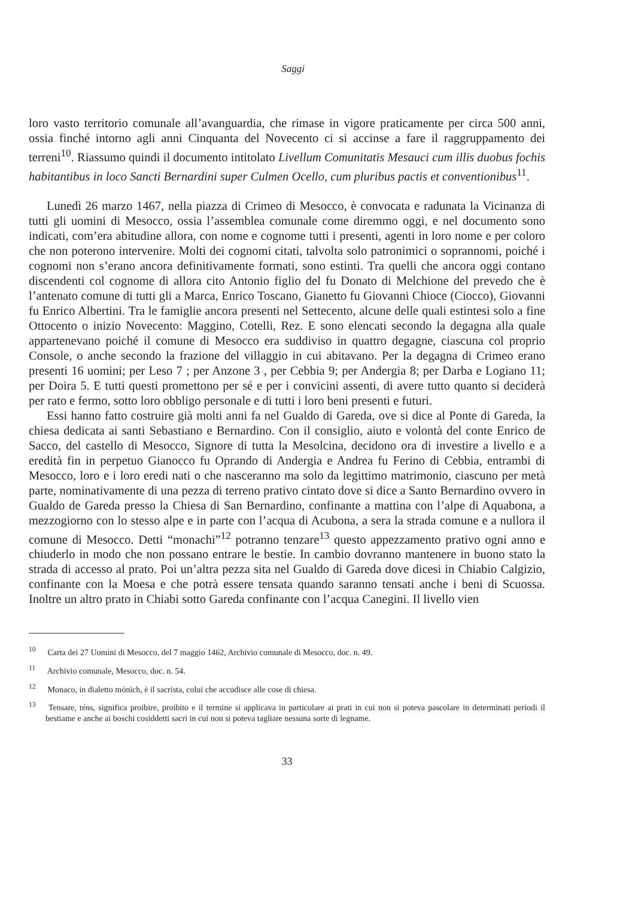Saggi
loro vasto territorio comunale all’avanguardia, che rimase in vigore praticamente per circa 500 anni, ossia finché intorno agli anni Cinquanta del Novecento ci si accinse a fare il raggruppamento dei terreni<sup>10</sup>. Riassumo quindi il documento intitolato Livellum Comunitatis Mesauci cum illis duobus fochis habitantibus in loco Sancti Bernardini super Culmen Ocello, cum pluribus pactis et conventionibus<sup>11</sup>.
Lunedì 26 marzo 1467, nella piazza di Crimeo di Mesocco, è convocata e radunata la Vicinanza di tutti gli uomini di Mesocco, ossia l’assemblea comunale come diremmo oggi, e nel documento sono indicati, com’era abitudine allora, con nome e cognome tutti i presenti, agenti in loro nome e per coloro che non poterono intervenire. Molti dei cognomi citati, talvolta solo patronimici o soprannomi, poiché i cognomi non s’erano ancora definitivamente formati, sono estinti. Tra quelli che ancora oggi contano discendenti col cognome di allora cito Antonio figlio del fu Donato di Melchione del prevedo che è l’antenato comune di tutti gli a Marca, Enrico Toscano, Gianetto fu Giovanni Chioce (Ciocco), Giovanni fu Enrico Albertini. Tra le famiglie ancora presenti nel Settecento, alcune delle quali estintesi solo a fine Ottocento o inizio Novecento: Maggino, Cotelli, Rez. E sono elencati secondo la degagna alla quale appartenevano poiché il comune di Mesocco era suddiviso in quattro degagne, ciascuna col proprio Console, o anche secondo la frazione del villaggio in cui abitavano. Per la degagna di Crimeo erano presenti 16 uomini; per Leso 7 ; per Anzone 3 , per Cebbia 9; per Andergia 8; per Darba e Logiano 11; per Doira 5. E tutti questi promettono per sé e per i convicini assenti, di avere tutto quanto si deciderà per rato e fermo, sotto loro obbligo personale e di tutti i loro beni presenti e futuri.
Essi hanno fatto costruire già molti anni fa nel Gualdo di Gareda, ove si dice al Ponte di Gareda, la chiesa dedicata ai santi Sebastiano e Bernardino. Con il consiglio, aiuto e volontà del conte Enrico de Sacco, del castello di Mesocco, Signore di tutta la Mesolcina, decidono ora di investire a livello e a eredità fin in perpetuo Gianocco fu Oprando di Andergia e Andrea fu Ferino di Cebbia, entrambi di Mesocco, loro e i loro eredi nati o che nasceranno ma solo da legittimo matrimonio, ciascuno per metà parte, nominativamente di una pezza di terreno prativo cintato dove si dice a Santo Bernardino ovvero in Gualdo de Gareda presso la Chiesa di San Bernardino, confinante a mattina con l’alpe di Aquabona, a mezzogiorno con lo stesso alpe e in parte con l’acqua di Acubona, a sera la strada comune e a nullora il comune di Mesocco. Detti “monachi”<sup>12</sup> potranno tenzare<sup>13</sup> questo appezzamento prativo ogni anno e chiuderlo in modo che non possano entrare le bestie. In cambio dovranno mantenere in buono stato la strada di accesso al prato. Poi un’altra pezza sita nel Gualdo di Gareda dove dicesi in Chiabio Calgizio, confinante con la Moesa e che potrà essere tensata quando saranno tensati anche i beni di Scuossa. Inoltre un altro prato in Chiabi sotto Gareda confinante con l’acqua Canegini. Il livello vien
<sup>10</sup> Carta dei 27 Uomini di Mesocco, del 7 maggio 1462, Archivio comunale di Mesocco, doc. n. 49.
<sup>11</sup> Archivio comunale, Mesocco, doc. n. 54.
<sup>12</sup> Monaco, in dialetto mónich, è il sacrista, colui che accudisce alle cose di chiesa.
<sup>13</sup> Tensare, téns, significa proibire, proibito e il termine si applicava in particolare ai prati in cui non si poteva pascolare in determinati periodi il bestiame e anche ai boschi cosiddetti sacri in cui non si poteva tagliare nessuna sorte di legname.
33